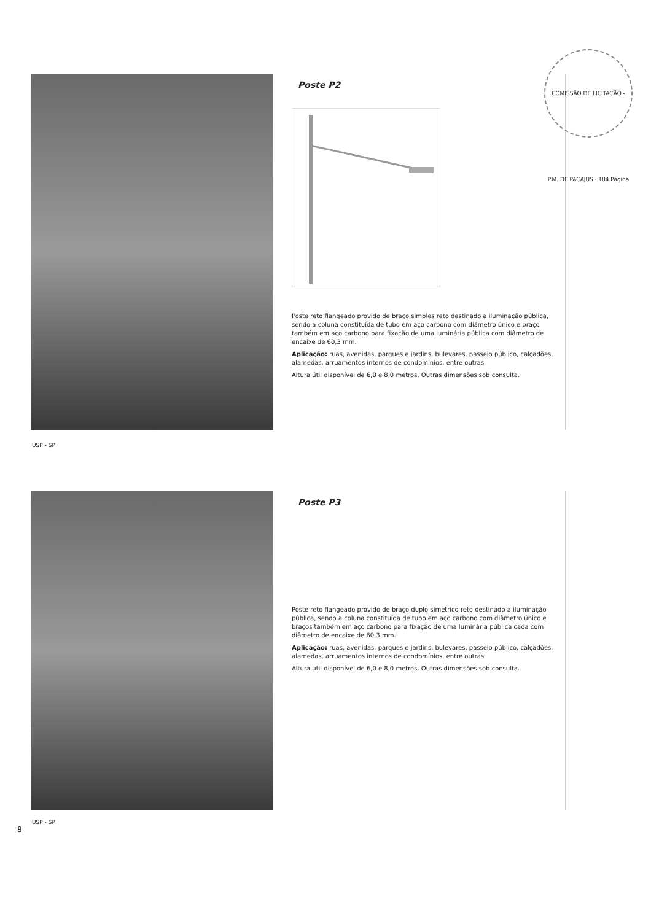COMISSÃO DE LICITAÇÃO - P.M. DE PACAJUS · 184 Página
Poste P2
Poste reto flangeado provido de braço simples reto destinado a iluminação pública, sendo a coluna constituída de tubo em aço carbono com diâmetro único e braço também em aço carbono para fixação de uma luminária pública com diâmetro de encaixe de 60,3 mm.
Aplicação: ruas, avenidas, parques e jardins, bulevares, passeio público, calçadões, alamedas, arruamentos internos de condomínios, entre outras.
Altura útil disponível de 6,0 e 8,0 metros. Outras dimensões sob consulta.
USP - SP
Poste P3
Poste reto flangeado provido de braço duplo simétrico reto destinado a iluminação pública, sendo a coluna constituída de tubo em aço carbono com diâmetro único e braços também em aço carbono para fixação de uma luminária pública cada com diâmetro de encaixe de 60,3 mm.
Aplicação: ruas, avenidas, parques e jardins, bulevares, passeio público, calçadões, alamedas, arruamentos internos de condomínios, entre outras.
Altura útil disponível de 6,0 e 8,0 metros. Outras dimensões sob consulta.
USP - SP
8